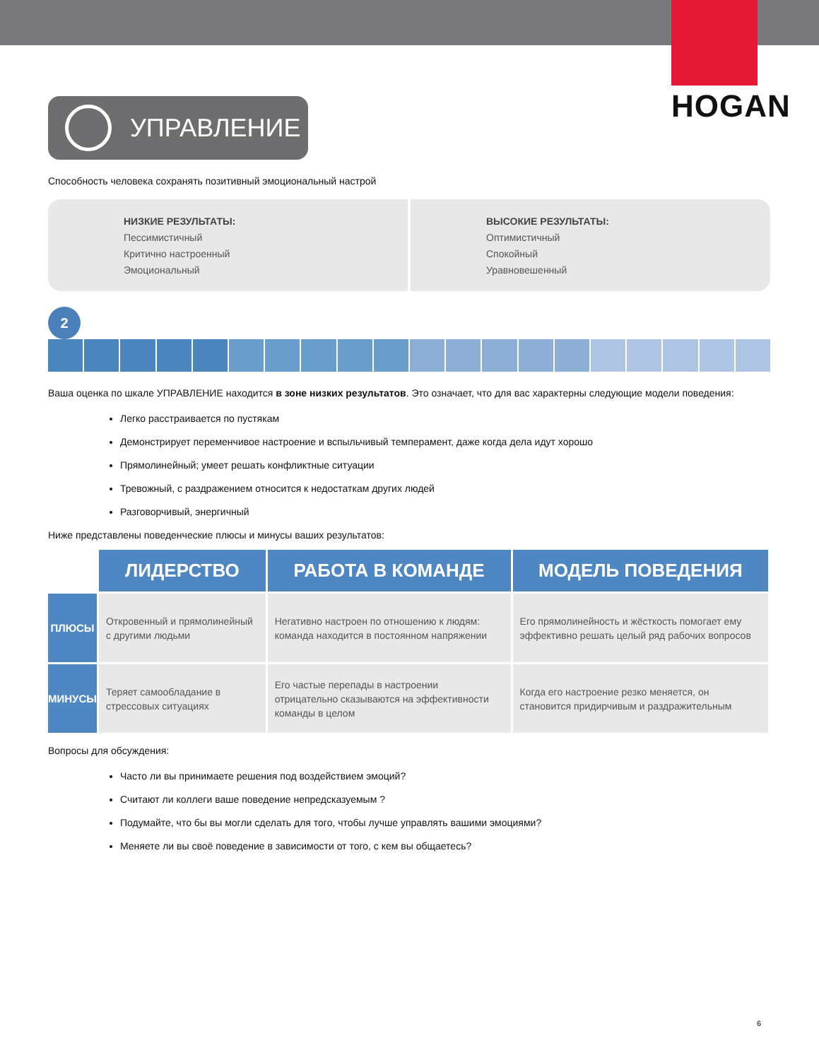HOGAN
УПРАВЛЕНИЕ
Способность человека сохранять позитивный эмоциональный настрой
НИЗКИЕ РЕЗУЛЬТАТЫ:
Пессимистичный
Критично настроенный
Эмоциональный
ВЫСОКИЕ РЕЗУЛЬТАТЫ:
Оптимистичный
Спокойный
Уравновешенный
2
Ваша оценка по шкале УПРАВЛЕНИЕ находится в зоне низких результатов. Это означает, что для вас характерны следующие модели поведения:
Легко расстраивается по пустякам
Демонстрирует переменчивое настроение и вспыльчивый темперамент, даже когда дела идут хорошо
Прямолинейный; умеет решать конфликтные ситуации
Тревожный, с раздражением относится к недостаткам других людей
Разговорчивый, энергичный
Ниже представлены поведенческие плюсы и минусы ваших результатов:
| | ЛИДЕРСТВО | РАБОТА В КОМАНДЕ | МОДЕЛЬ ПОВЕДЕНИЯ |
| --- | --- | --- | --- |
| ПЛЮСЫ | Откровенный и прямолинейный с другими людьми | Негативно настроен по отношению к людям: команда находится в постоянном напряжении | Его прямолинейность и жёсткость помогает ему эффективно решать целый ряд рабочих вопросов |
| МИНУСЫ | Теряет самообладание в стрессовых ситуациях | Его частые перепады в настроении отрицательно сказываются на эффективности команды в целом | Когда его настроение резко меняется, он становится придирчивым и раздражительным |
Вопросы для обсуждения:
Часто ли вы принимаете решения под воздействием эмоций?
Считают ли коллеги ваше поведение непредсказуемым ?
Подумайте, что бы вы могли сделать для того, чтобы лучше управлять вашими эмоциями?
Меняете ли вы своё поведение в зависимости от того, с кем вы общаетесь?
6